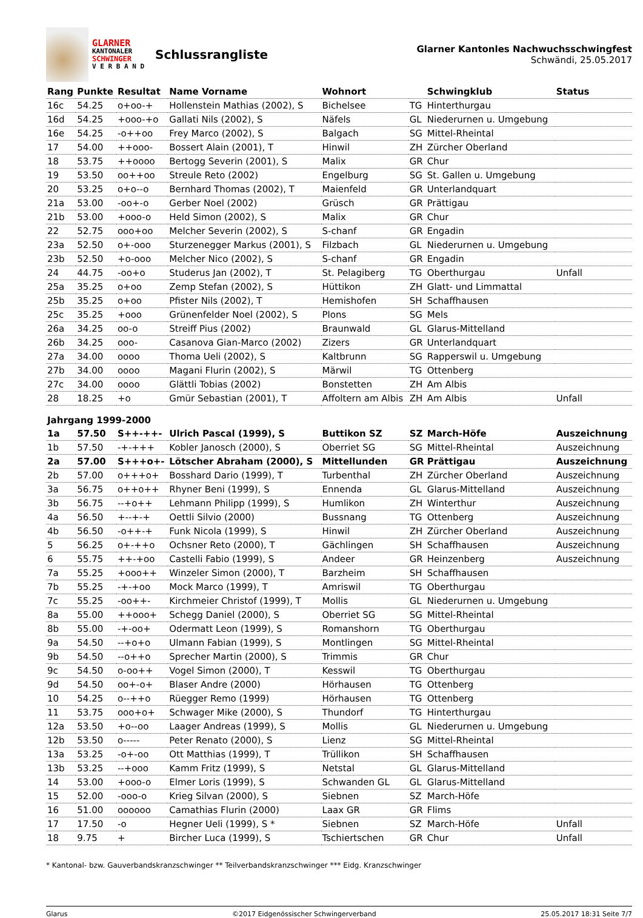GLARNER
KANTONALER
SCHWINGER
V E R B A N D
Schlussrangliste
Glarner Kantonles Nachwuchsschwingfest
Schwändi, 25.05.2017
| Rang | Punkte | Resultat | Name Vorname | Wohnort | | Schwingklub | Status |
| --- | --- | --- | --- | --- | --- | --- | --- |
| 16c | 54.25 | o+oo-+ | Hollenstein Mathias (2002), S | Bichelsee | TG | Hinterthurgau | |
| 16d | 54.25 | +ooo-+o | Gallati Nils (2002), S | Näfels | GL | Niederurnen u. Umgebung | |
| 16e | 54.25 | -o++oo | Frey Marco (2002), S | Balgach | SG | Mittel-Rheintal | |
| 17 | 54.00 | ++ooo- | Bossert Alain (2001), T | Hinwil | ZH | Zürcher Oberland | |
| 18 | 53.75 | ++oooo | Bertogg Severin (2001), S | Malix | GR | Chur | |
| 19 | 53.50 | oo++oo | Streule Reto (2002) | Engelburg | SG | St. Gallen u. Umgebung | |
| 20 | 53.25 | o+o--o | Bernhard Thomas (2002), T | Maienfeld | GR | Unterlandquart | |
| 21a | 53.00 | -oo+-o | Gerber Noel (2002) | Grüsch | GR | Prättigau | |
| 21b | 53.00 | +ooo-o | Held Simon (2002), S | Malix | GR | Chur | |
| 22 | 52.75 | ooo+oo | Melcher Severin (2002), S | S-chanf | GR | Engadin | |
| 23a | 52.50 | o+-ooo | Sturzenegger Markus (2001), S | Filzbach | GL | Niederurnen u. Umgebung | |
| 23b | 52.50 | +o-ooo | Melcher Nico (2002), S | S-chanf | GR | Engadin | |
| 24 | 44.75 | -oo+o | Studerus Jan (2002), T | St. Pelagiberg | TG | Oberthurgau | Unfall |
| 25a | 35.25 | o+oo | Zemp Stefan (2002), S | Hüttikon | ZH | Glatt- und Limmattal | |
| 25b | 35.25 | o+oo | Pfister Nils (2002), T | Hemishofen | SH | Schaffhausen | |
| 25c | 35.25 | +ooo | Grünenfelder Noel (2002), S | Plons | SG | Mels | |
| 26a | 34.25 | oo-o | Streiff Pius (2002) | Braunwald | GL | Glarus-Mittelland | |
| 26b | 34.25 | ooo- | Casanova Gian-Marco (2002) | Zizers | GR | Unterlandquart | |
| 27a | 34.00 | oooo | Thoma Ueli (2002), S | Kaltbrunn | SG | Rapperswil u. Umgebung | |
| 27b | 34.00 | oooo | Magani Flurin (2002), S | Märwil | TG | Ottenberg | |
| 27c | 34.00 | oooo | Glättli Tobias (2002) | Bonstetten | ZH | Am Albis | |
| 28 | 18.25 | +o | Gmür Sebastian (2001), T | Affoltern am Albis | ZH | Am Albis | Unfall |
| Jahrgang 1999-2000 | | | | | | | |
| 1a | 57.50 | S++-++- | Ulrich Pascal (1999), S | Buttikon SZ | SZ | March-Höfe | Auszeichnung |
| 1b | 57.50 | -+-+++ | Kobler Janosch (2000), S | Oberriet SG | SG | Mittel-Rheintal | Auszeichnung |
| 2a | 57.00 | S+++o+- | Lötscher Abraham (2000), S | Mittellunden | GR | Prättigau | Auszeichnung |
| 2b | 57.00 | o+++o+ | Bosshard Dario (1999), T | Turbenthal | ZH | Zürcher Oberland | Auszeichnung |
| 3a | 56.75 | o++o++ | Rhyner Beni (1999), S | Ennenda | GL | Glarus-Mittelland | Auszeichnung |
| 3b | 56.75 | --+o++ | Lehmann Philipp (1999), S | Humlikon | ZH | Winterthur | Auszeichnung |
| 4a | 56.50 | +--+-+ | Oettli Silvio (2000) | Bussnang | TG | Ottenberg | Auszeichnung |
| 4b | 56.50 | -o++-+ | Funk Nicola (1999), S | Hinwil | ZH | Zürcher Oberland | Auszeichnung |
| 5 | 56.25 | o+-++o | Ochsner Reto (2000), T | Gächlingen | SH | Schaffhausen | Auszeichnung |
| 6 | 55.75 | ++-+oo | Castelli Fabio (1999), S | Andeer | GR | Heinzenberg | Auszeichnung |
| 7a | 55.25 | +ooo++ | Winzeler Simon (2000), T | Barzheim | SH | Schaffhausen | |
| 7b | 55.25 | -+-+oo | Mock Marco (1999), T | Amriswil | TG | Oberthurgau | |
| 7c | 55.25 | -oo++- | Kirchmeier Christof (1999), T | Mollis | GL | Niederurnen u. Umgebung | |
| 8a | 55.00 | ++ooo+ | Schegg Daniel (2000), S | Oberriet SG | SG | Mittel-Rheintal | |
| 8b | 55.00 | -+-oo+ | Odermatt Leon (1999), S | Romanshorn | TG | Oberthurgau | |
| 9a | 54.50 | --+o+o | Ulmann Fabian (1999), S | Montlingen | SG | Mittel-Rheintal | |
| 9b | 54.50 | --o++o | Sprecher Martin (2000), S | Trimmis | GR | Chur | |
| 9c | 54.50 | o-oo++ | Vogel Simon (2000), T | Kesswil | TG | Oberthurgau | |
| 9d | 54.50 | oo+-o+ | Blaser Andre (2000) | Hörhausen | TG | Ottenberg | |
| 10 | 54.25 | o--++o | Rüegger Remo (1999) | Hörhausen | TG | Ottenberg | |
| 11 | 53.75 | ooo+o+ | Schwager Mike (2000), S | Thundorf | TG | Hinterthurgau | |
| 12a | 53.50 | +o--oo | Laager Andreas (1999), S | Mollis | GL | Niederurnen u. Umgebung | |
| 12b | 53.50 | o----- | Peter Renato (2000), S | Lienz | SG | Mittel-Rheintal | |
| 13a | 53.25 | -o+-oo | Ott Matthias (1999), T | Trüllikon | SH | Schaffhausen | |
| 13b | 53.25 | --+ooo | Kamm Fritz (1999), S | Netstal | GL | Glarus-Mittelland | |
| 14 | 53.00 | +ooo-o | Elmer Loris (1999), S | Schwanden GL | GL | Glarus-Mittelland | |
| 15 | 52.00 | -ooo-o | Krieg Silvan (2000), S | Siebnen | SZ | March-Höfe | |
| 16 | 51.00 | oooooo | Camathias Flurin (2000) | Laax GR | GR | Flims | |
| 17 | 17.50 | -o | Hegner Ueli (1999), S * | Siebnen | SZ | March-Höfe | Unfall |
| 18 | 9.75 | + | Bircher Luca (1999), S | Tschiertschen | GR | Chur | Unfall |
* Kantonal- bzw. Gauverbandskranzschwinger ** Teilverbandskranzschwinger *** Eidg. Kranzschwinger
Glarus ©2017 Eidgenössischer Schwingerverband 25.05.2017 18:31 Seite 7/7